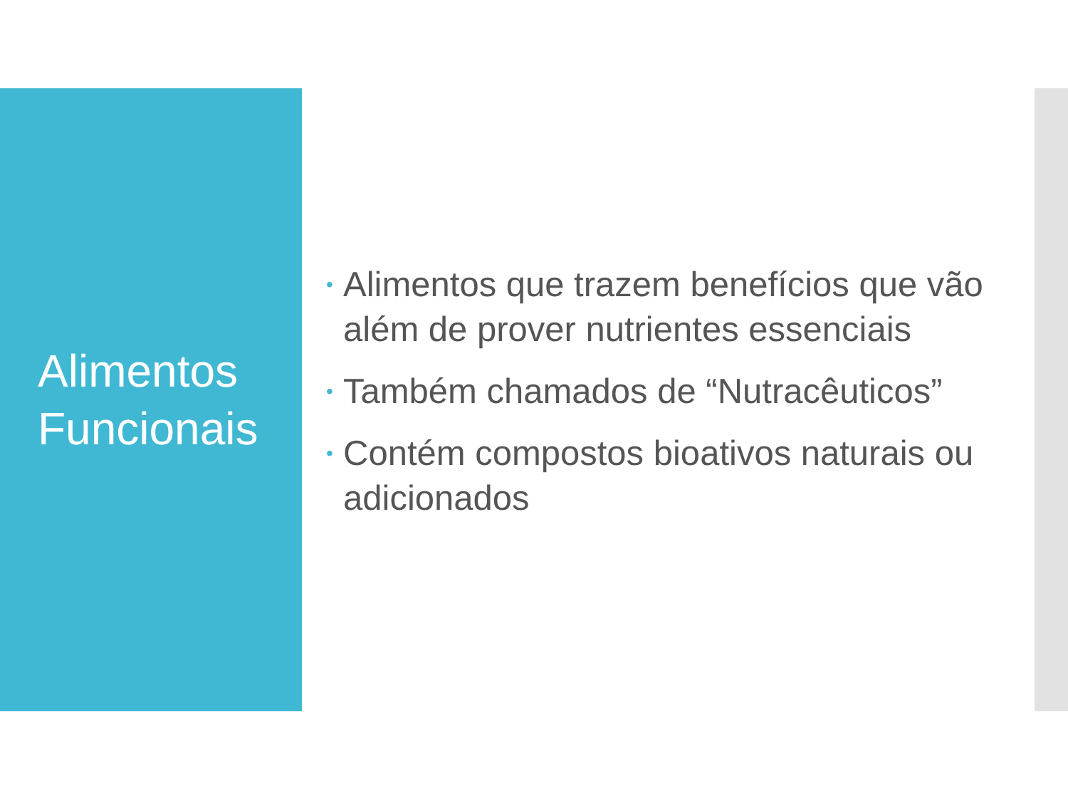Alimentos
Funcionais
• Alimentos que trazem benefícios que vão além de prover nutrientes essenciais
• Também chamados de “Nutracêuticos”
• Contém compostos bioativos naturais ou adicionados